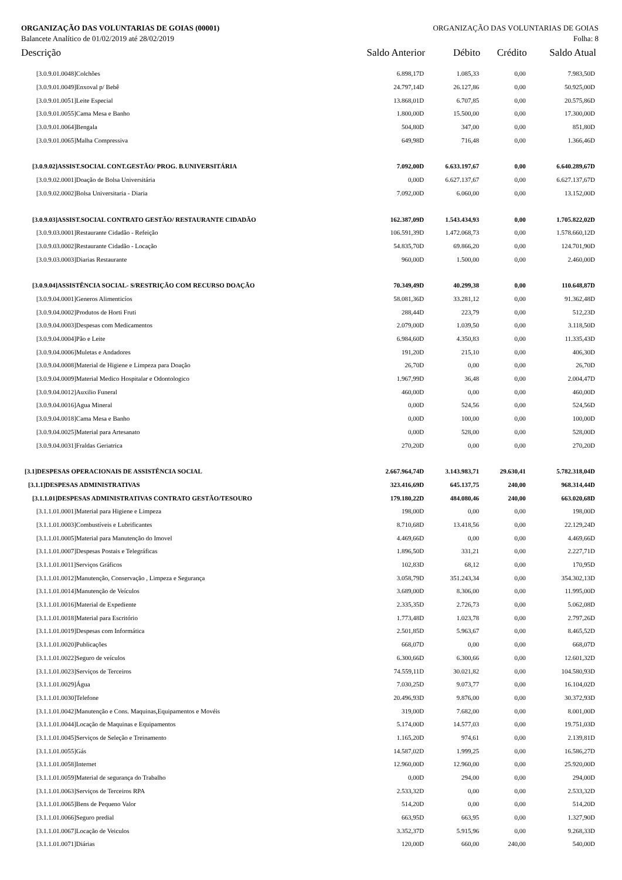ORGANIZAÇÃO DAS VOLUNTARIAS DE GOIAS (00001) ORGANIZAÇÃO DAS VOLUNTARIAS DE GOIAS
Balancete Analítico de 01/02/2019 até 28/02/2019 Folha: 8
| Descrição | Saldo Anterior | Débito | Crédito | Saldo Atual |
| --- | --- | --- | --- | --- |
| [3.0.9.01.0048]Colchões | 6.898,17D | 1.085,33 | 0,00 | 7.983,50D |
| [3.0.9.01.0049]Enxoval p/ Bebê | 24.797,14D | 26.127,86 | 0,00 | 50.925,00D |
| [3.0.9.01.0051]Leite Especial | 13.868,01D | 6.707,85 | 0,00 | 20.575,86D |
| [3.0.9.01.0055]Cama Mesa e Banho | 1.800,00D | 15.500,00 | 0,00 | 17.300,00D |
| [3.0.9.01.0064]Bengala | 504,80D | 347,00 | 0,00 | 851,80D |
| [3.0.9.01.0065]Malha Compressiva | 649,98D | 716,48 | 0,00 | 1.366,46D |
| [3.0.9.02]ASSIST.SOCIAL CONT.GESTÃO/ PROG. B.UNIVERSITÁRIA | 7.092,00D | 6.633.197,67 | 0,00 | 6.640.289,67D |
| [3.0.9.02.0001]Doação de Bolsa Universitária | 0,00D | 6.627.137,67 | 0,00 | 6.627.137,67D |
| [3.0.9.02.0002]Bolsa Universitaria - Diaria | 7.092,00D | 6.060,00 | 0,00 | 13.152,00D |
| [3.0.9.03]ASSIST.SOCIAL CONTRATO GESTÃO/ RESTAURANTE CIDADÃO | 162.387,09D | 1.543.434,93 | 0,00 | 1.705.822,02D |
| [3.0.9.03.0001]Restaurante Cidadão - Refeição | 106.591,39D | 1.472.068,73 | 0,00 | 1.578.660,12D |
| [3.0.9.03.0002]Restaurante Cidadão - Locação | 54.835,70D | 69.866,20 | 0,00 | 124.701,90D |
| [3.0.9.03.0003]Diarias Restaurante | 960,00D | 1.500,00 | 0,00 | 2.460,00D |
| [3.0.9.04]ASSISTÊNCIA SOCIAL- S/RESTRIÇÃO COM RECURSO DOAÇÃO | 70.349,49D | 40.299,38 | 0,00 | 110.648,87D |
| [3.0.9.04.0001]Generos Alimenticíos | 58.081,36D | 33.281,12 | 0,00 | 91.362,48D |
| [3.0.9.04.0002]Produtos de Horti Fruti | 288,44D | 223,79 | 0,00 | 512,23D |
| [3.0.9.04.0003]Despesas com Medicamentos | 2.079,00D | 1.039,50 | 0,00 | 3.118,50D |
| [3.0.9.04.0004]Pão e Leite | 6.984,60D | 4.350,83 | 0,00 | 11.335,43D |
| [3.0.9.04.0006]Muletas e Andadores | 191,20D | 215,10 | 0,00 | 406,30D |
| [3.0.9.04.0008]Material de Higiene e Limpeza para Doação | 26,70D | 0,00 | 0,00 | 26,70D |
| [3.0.9.04.0009]Material Medico Hospitalar e Odontologico | 1.967,99D | 36,48 | 0,00 | 2.004,47D |
| [3.0.9.04.0012]Auxilio Funeral | 460,00D | 0,00 | 0,00 | 460,00D |
| [3.0.9.04.0016]Agua Mineral | 0,00D | 524,56 | 0,00 | 524,56D |
| [3.0.9.04.0018]Cama Mesa e Banho | 0,00D | 100,00 | 0,00 | 100,00D |
| [3.0.9.04.0025]Material para Artesanato | 0,00D | 528,00 | 0,00 | 528,00D |
| [3.0.9.04.0031]Fraldas Geriatrica | 270,20D | 0,00 | 0,00 | 270,20D |
| [3.1]DESPESAS OPERACIONAIS DE ASSISTÊNCIA SOCIAL | 2.667.964,74D | 3.143.983,71 | 29.630,41 | 5.782.318,04D |
| [3.1.1]DESPESAS ADMINISTRATIVAS | 323.416,69D | 645.137,75 | 240,00 | 968.314,44D |
| [3.1.1.01]DESPESAS ADMINISTRATIVAS CONTRATO GESTÃO/TESOURO | 179.180,22D | 484.080,46 | 240,00 | 663.020,68D |
| [3.1.1.01.0001]Material para Higiene e Limpeza | 198,00D | 0,00 | 0,00 | 198,00D |
| [3.1.1.01.0003]Combustíveis e Lubrificantes | 8.710,68D | 13.418,56 | 0,00 | 22.129,24D |
| [3.1.1.01.0005]Material para Manutenção do Imovel | 4.469,66D | 0,00 | 0,00 | 4.469,66D |
| [3.1.1.01.0007]Despesas Postais e Telegráficas | 1.896,50D | 331,21 | 0,00 | 2.227,71D |
| [3.1.1.01.0011]Serviços Gráficos | 102,83D | 68,12 | 0,00 | 170,95D |
| [3.1.1.01.0012]Manutenção, Conservação , Limpeza e Segurança | 3.058,79D | 351.243,34 | 0,00 | 354.302,13D |
| [3.1.1.01.0014]Manutenção de Veículos | 3.689,00D | 8.306,00 | 0,00 | 11.995,00D |
| [3.1.1.01.0016]Material de Expediente | 2.335,35D | 2.726,73 | 0,00 | 5.062,08D |
| [3.1.1.01.0018]Material para Escritório | 1.773,48D | 1.023,78 | 0,00 | 2.797,26D |
| [3.1.1.01.0019]Despesas com Informática | 2.501,85D | 5.963,67 | 0,00 | 8.465,52D |
| [3.1.1.01.0020]Publicações | 668,07D | 0,00 | 0,00 | 668,07D |
| [3.1.1.01.0022]Seguro de veículos | 6.300,66D | 6.300,66 | 0,00 | 12.601,32D |
| [3.1.1.01.0023]Serviços de Terceiros | 74.559,11D | 30.021,82 | 0,00 | 104.580,93D |
| [3.1.1.01.0029]Água | 7.030,25D | 9.073,77 | 0,00 | 16.104,02D |
| [3.1.1.01.0030]Telefone | 20.496,93D | 9.876,00 | 0,00 | 30.372,93D |
| [3.1.1.01.0042]Manutenção e Cons. Maquinas,Equipamentos e Movéis | 319,00D | 7.682,00 | 0,00 | 8.001,00D |
| [3.1.1.01.0044]Locação de Maquinas e Equipamentos | 5.174,00D | 14.577,03 | 0,00 | 19.751,03D |
| [3.1.1.01.0045]Serviços de Seleção e Treinamento | 1.165,20D | 974,61 | 0,00 | 2.139,81D |
| [3.1.1.01.0055]Gás | 14.587,02D | 1.999,25 | 0,00 | 16.586,27D |
| [3.1.1.01.0058]Internet | 12.960,00D | 12.960,00 | 0,00 | 25.920,00D |
| [3.1.1.01.0059]Material de segurança do Trabalho | 0,00D | 294,00 | 0,00 | 294,00D |
| [3.1.1.01.0063]Serviços de Terceiros RPA | 2.533,32D | 0,00 | 0,00 | 2.533,32D |
| [3.1.1.01.0065]Bens de Pequeno Valor | 514,20D | 0,00 | 0,00 | 514,20D |
| [3.1.1.01.0066]Seguro predial | 663,95D | 663,95 | 0,00 | 1.327,90D |
| [3.1.1.01.0067]Locação de Veiculos | 3.352,37D | 5.915,96 | 0,00 | 9.268,33D |
| [3.1.1.01.0071]Diárias | 120,00D | 660,00 | 240,00 | 540,00D |